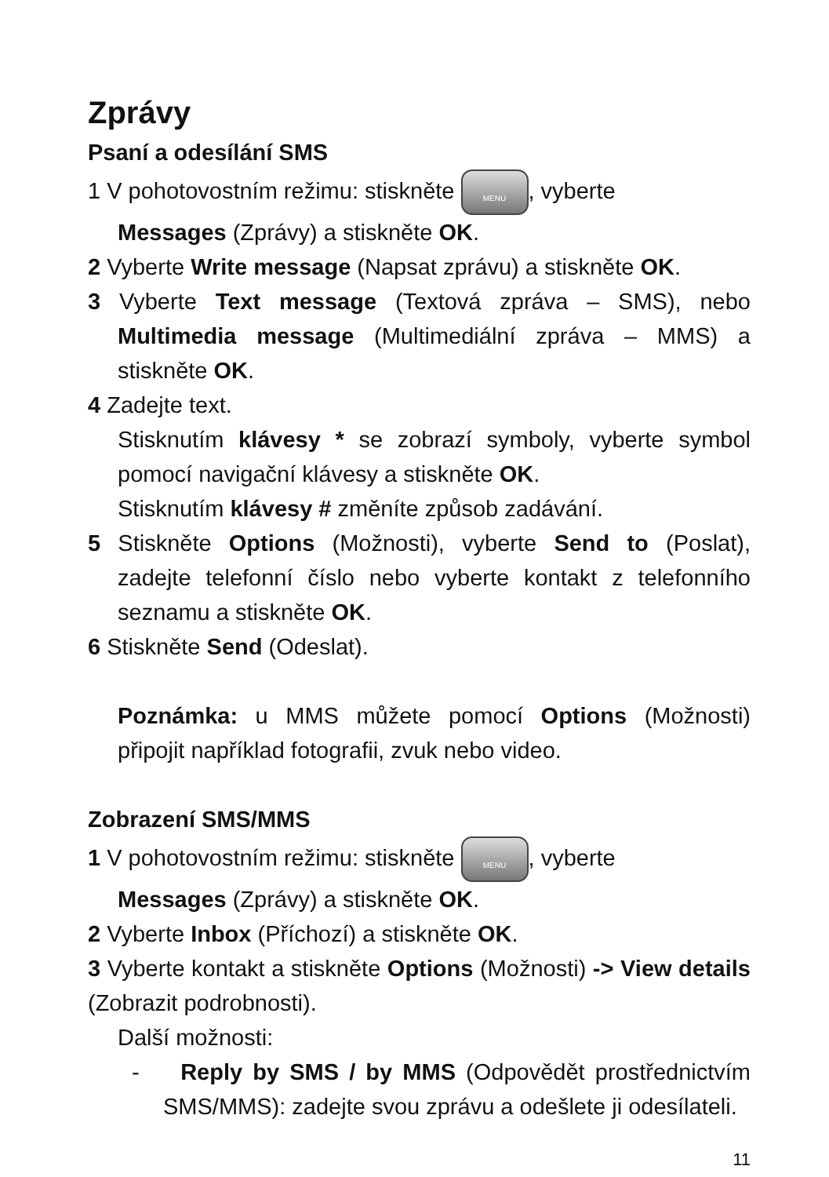Zprávy
Psaní a odesílání SMS
1 V pohotovostním režimu: stiskněte MENU, vyberte
Messages (Zprávy) a stiskněte OK.
2 Vyberte Write message (Napsat zprávu) a stiskněte OK.
3 Vyberte Text message (Textová zpráva – SMS), nebo Multimedia message (Multimediální zpráva – MMS) a stiskněte OK.
4 Zadejte text.
Stisknutím klávesy * se zobrazí symboly, vyberte symbol pomocí navigační klávesy a stiskněte OK.
Stisknutím klávesy # změníte způsob zadávání.
5 Stiskněte Options (Možnosti), vyberte Send to (Poslat), zadejte telefonní číslo nebo vyberte kontakt z telefonního seznamu a stiskněte OK.
6 Stiskněte Send (Odeslat).
Poznámka: u MMS můžete pomocí Options (Možnosti) připojit například fotografii, zvuk nebo video.
Zobrazení SMS/MMS
1 V pohotovostním režimu: stiskněte MENU, vyberte
Messages (Zprávy) a stiskněte OK.
2 Vyberte Inbox (Příchozí) a stiskněte OK.
3 Vyberte kontakt a stiskněte Options (Možnosti) -> View details (Zobrazit podrobnosti).
Další možnosti:
- Reply by SMS / by MMS (Odpovědět prostřednictvím SMS/MMS): zadejte svou zprávu a odešlete ji odesílateli.
11